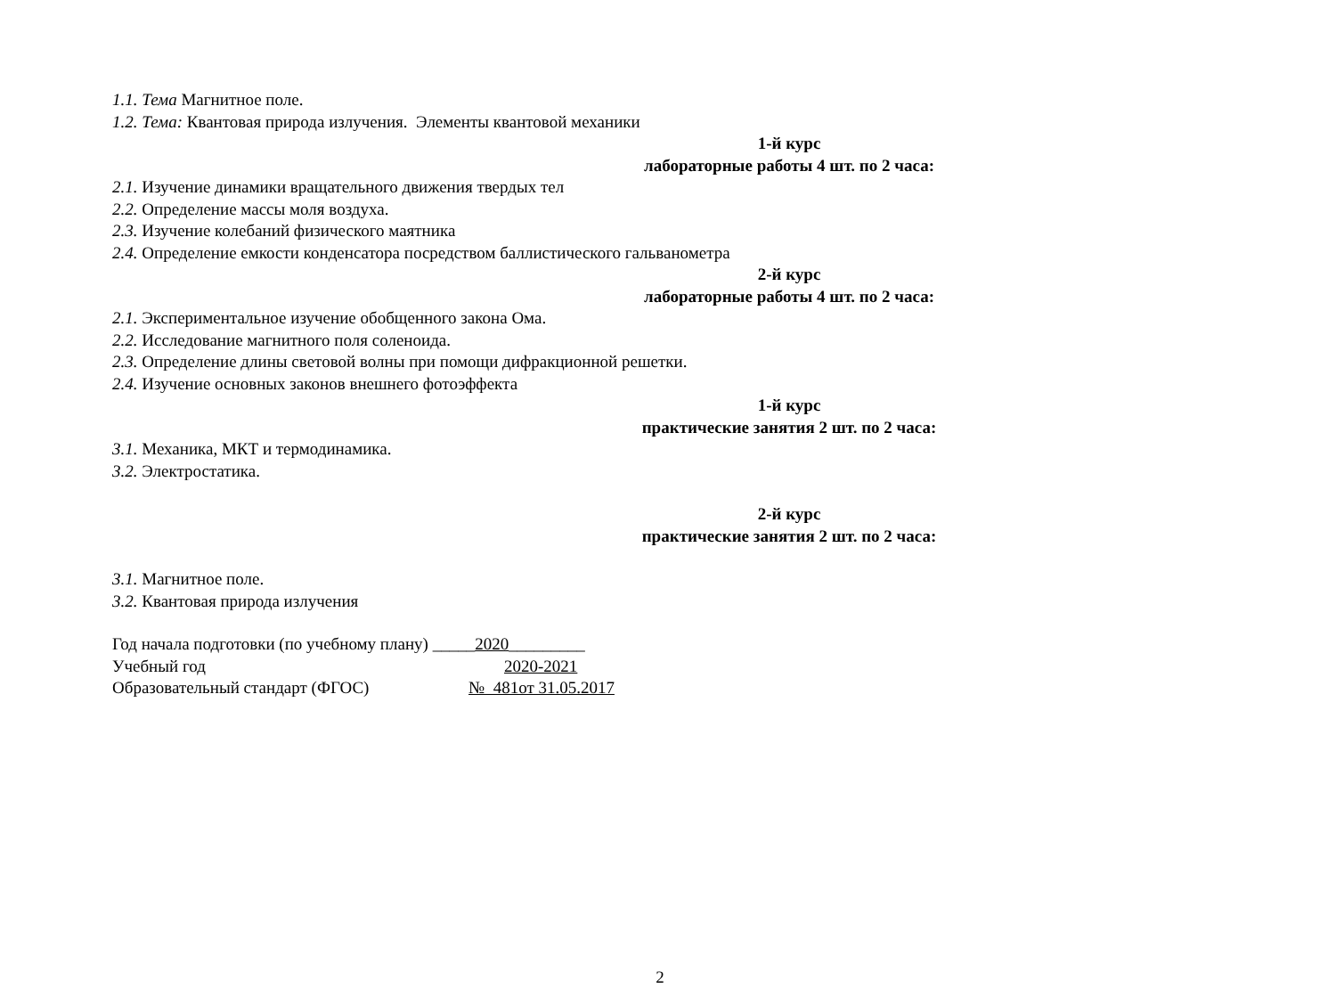1.1. Тема Магнитное поле.
1.2. Тема: Квантовая природа излучения. Элементы квантовой механики
1-й курс
лабораторные работы 4 шт. по 2 часа:
2.1. Изучение динамики вращательного движения твердых тел
2.2. Определение массы моля воздуха.
2.3. Изучение колебаний физического маятника
2.4. Определение емкости конденсатора посредством баллистического гальванометра
2-й курс
лабораторные работы 4 шт. по 2 часа:
2.1. Экспериментальное изучение обобщенного закона Ома.
2.2. Исследование магнитного поля соленоида.
2.3. Определение длины световой волны при помощи дифракционной решетки.
2.4. Изучение основных законов внешнего фотоэффекта
1-й курс
практические занятия 2 шт. по 2 часа:
3.1. Механика, МКТ и термодинамика.
3.2. Электростатика.
2-й курс
практические занятия 2 шт. по 2 часа:
3.1. Магнитное поле.
3.2. Квантовая природа излучения
Год начала подготовки (по учебному плану) _____2020_________
Учебный год 2020-2021
Образовательный стандарт (ФГОС) № 481от 31.05.2017
2